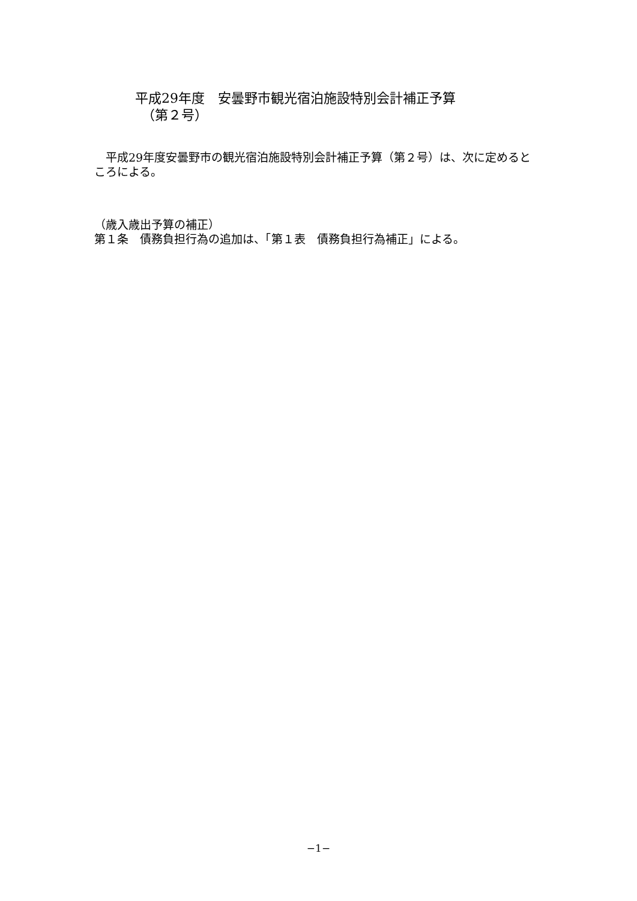平成29年度　安曇野市観光宿泊施設特別会計補正予算
　（第２号）
　平成29年度安曇野市の観光宿泊施設特別会計補正予算（第２号）は、次に定めるところによる。
（歳入歳出予算の補正）
第１条　債務負担行為の追加は、「第１表　債務負担行為補正」による。
−1−